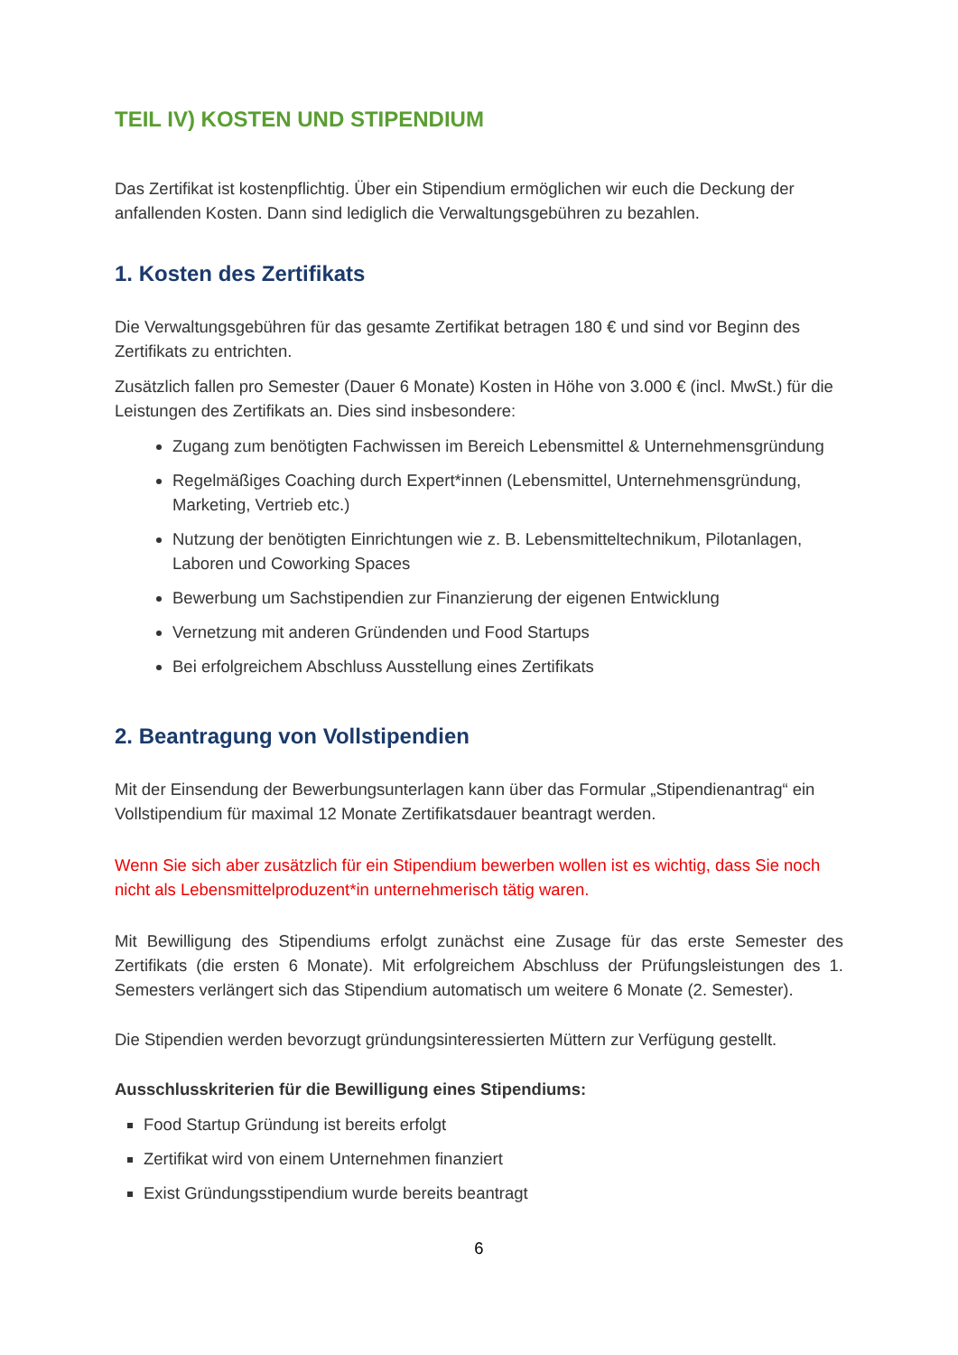TEIL IV) KOSTEN UND STIPENDIUM
Das Zertifikat ist kostenpflichtig. Über ein Stipendium ermöglichen wir euch die Deckung der anfallenden Kosten. Dann sind lediglich die Verwaltungsgebühren zu bezahlen.
1. Kosten des Zertifikats
Die Verwaltungsgebühren für das gesamte Zertifikat betragen 180 € und sind vor Beginn des Zertifikats zu entrichten.
Zusätzlich fallen pro Semester (Dauer 6 Monate) Kosten in Höhe von 3.000 € (incl. MwSt.) für die Leistungen des Zertifikats an. Dies sind insbesondere:
Zugang zum benötigten Fachwissen im Bereich Lebensmittel & Unternehmensgründung
Regelmäßiges Coaching durch Expert*innen (Lebensmittel, Unternehmensgründung, Marketing, Vertrieb etc.)
Nutzung der benötigten Einrichtungen wie z. B. Lebensmitteltechnikum, Pilotanlagen, Laboren und Coworking Spaces
Bewerbung um Sachstipendien zur Finanzierung der eigenen Entwicklung
Vernetzung mit anderen Gründenden und Food Startups
Bei erfolgreichem Abschluss Ausstellung eines Zertifikats
2. Beantragung von Vollstipendien
Mit der Einsendung der Bewerbungsunterlagen kann über das Formular „Stipendienantrag“ ein Vollstipendium für maximal 12 Monate Zertifikatsdauer beantragt werden.
Wenn Sie sich aber zusätzlich für ein Stipendium bewerben wollen ist es wichtig, dass Sie noch nicht als Lebensmittelproduzent*in unternehmerisch tätig waren.
Mit Bewilligung des Stipendiums erfolgt zunächst eine Zusage für das erste Semester des Zertifikats (die ersten 6 Monate). Mit erfolgreichem Abschluss der Prüfungsleistungen des 1. Semesters verlängert sich das Stipendium automatisch um weitere 6 Monate (2. Semester).
Die Stipendien werden bevorzugt gründungsinteressierten Müttern zur Verfügung gestellt.
Ausschlusskriterien für die Bewilligung eines Stipendiums:
Food Startup Gründung ist bereits erfolgt
Zertifikat wird von einem Unternehmen finanziert
Exist Gründungsstipendium wurde bereits beantragt
6